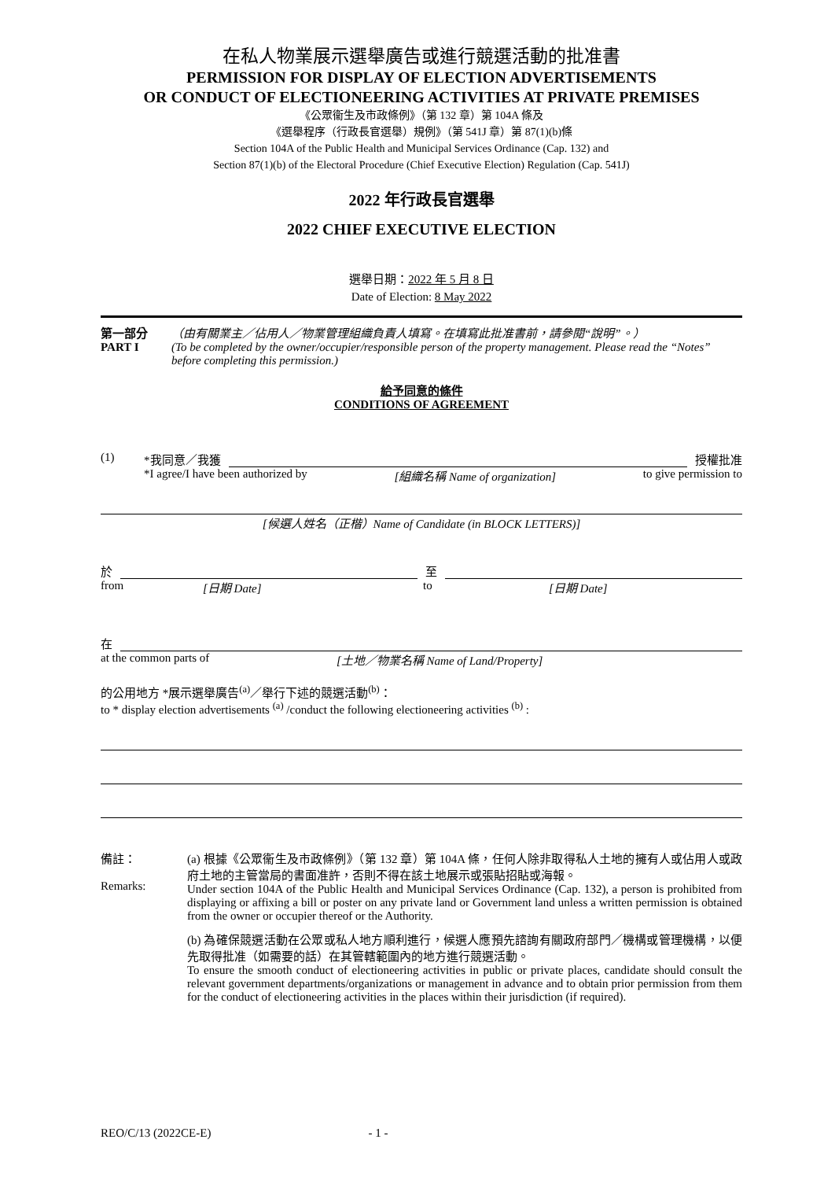在私人物業展示選舉廣告或進行競選活動的批准書
PERMISSION FOR DISPLAY OF ELECTION ADVERTISEMENTS
OR CONDUCT OF ELECTIONEERING ACTIVITIES AT PRIVATE PREMISES
《公眾衞生及市政條例》（第 132 章）第 104A 條及
《選舉程序（行政長官選舉）規例》（第 541J 章）第 87(1)(b)條
Section 104A of the Public Health and Municipal Services Ordinance (Cap. 132) and
Section 87(1)(b) of the Electoral Procedure (Chief Executive Election) Regulation (Cap. 541J)
2022 年行政長官選舉
2022 CHIEF EXECUTIVE ELECTION
選舉日期：2022 年 5 月 8 日
Date of Election: 8 May 2022
第一部分
PART I
（由有關業主／佔用人／物業管理組織負責人填寫。在填寫此批准書前，請參閱“說明”。）
(To be completed by the owner/occupier/responsible person of the property management. Please read the “Notes” before completing this permission.)
給予同意的條件
CONDITIONS OF AGREEMENT
(1) *我同意／我獲 授權批准
*I agree/I have been authorized by [組織名稱 Name of organization] to give permission to
[候選人姓名（正楷）Name of Candidate (in BLOCK LETTERS)]
於 至
from [日期 Date] to [日期 Date]
在
at the common parts of [土地／物業名稱 Name of Land/Property]
的公用地方 *展示選舉廣告<sup>(a)</sup>／舉行下述的競選活動<sup>(b)</sup>：
to * display election advertisements <sup>(a)</sup> /conduct the following electioneering activities <sup>(b)</sup> :
備註：
Remarks:
(a) 根據《公眾衞生及市政條例》（第 132 章）第 104A 條，任何人除非取得私人土地的擁有人或佔用人或政府土地的主管當局的書面准許，否則不得在該土地展示或張貼招貼或海報。
Under section 104A of the Public Health and Municipal Services Ordinance (Cap. 132), a person is prohibited from displaying or affixing a bill or poster on any private land or Government land unless a written permission is obtained from the owner or occupier thereof or the Authority.
(b) 為確保競選活動在公眾或私人地方順利進行，候選人應預先諮詢有關政府部門／機構或管理機構，以便先取得批准（如需要的話）在其管轄範圍內的地方進行競選活動。
To ensure the smooth conduct of electioneering activities in public or private places, candidate should consult the relevant government departments/organizations or management in advance and to obtain prior permission from them for the conduct of electioneering activities in the places within their jurisdiction (if required).
REO/C/13 (2022CE-E) - 1 -